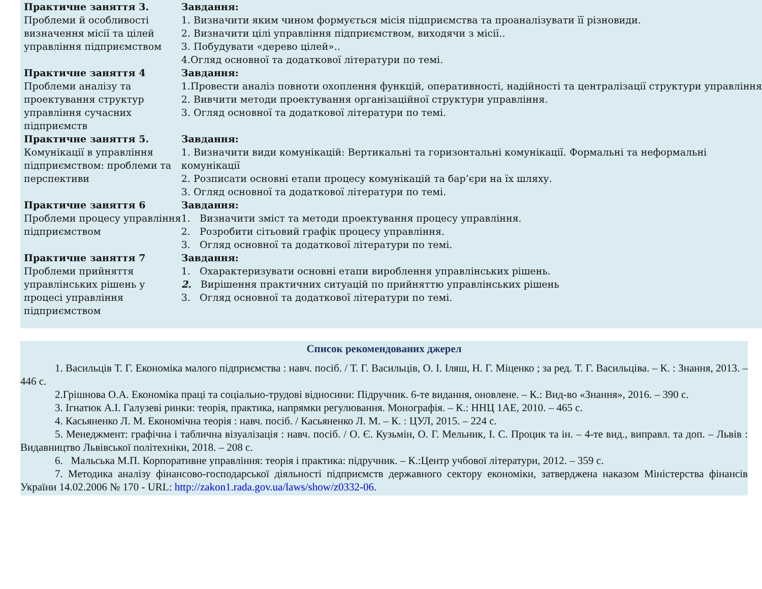| Практичне заняття 3. Проблеми й особливості визначення місії та цілей управління підприємством | Завдання: 1. Визначити яким чином формується місія підприємства та проаналізувати її різновиди. 2. Визначити цілі управління підприємством, виходячи з місії.. 3. Побудувати «дерево цілей».. 4.Огляд основної та додаткової літератури по темі. |
| Практичне заняття 4 Проблеми аналізу та проектування структур управління сучасних підприємств | Завдання: 1.Провести аналіз повноти охоплення функцій, оперативності, надійності та централізації структури управління 2. Вивчити методи проектування організаційної структури управління. 3. Огляд основної та додаткової літератури по темі. |
| Практичне заняття 5. Комунікації в управління підприємством: проблеми та перспективи | Завдання: 1. Визначити види комунікацій: Вертикальні та горизонтальні комунікації. Формальні та неформальні комунікації 2. Розписати основні етапи процесу комунікацій та бар’єри на їх шляху. 3. Огляд основної та додаткової літератури по темі. |
| Практичне заняття 6 Проблеми процесу управління підприємством | Завдання: 1. Визначити зміст та методи проектування процесу управління. 2. Розробити сітьовий графік процесу управління. 3. Огляд основної та додаткової літератури по темі. |
| Практичне заняття 7 Проблеми прийняття управлінських рішень у процесі управління підприємством | Завдання: 1. Охарактеризувати основні етапи вироблення управлінських рішень. 2. Вирішення практичних ситуацій по прийняттю управлінських рішень 3. Огляд основної та додаткової літератури по темі. |
Список рекомендованих джерел
1. Васильців Т. Г. Економіка малого підприємства : навч. посіб. / Т. Г. Васильців, О. І. Іляш, Н. Г. Міценко ; за ред. Т. Г. Васильціва. – К. : Знання, 2013. – 446 с.
2.Грішнова О.А. Економіка праці та соціально-трудові відносини: Підручник. 6-те видання, оновлене. – К.: Вид-во «Знання», 2016. – 390 с.
3. Ігнатюк А.І. Галузеві ринки: теорія, практика, напрямки регулювання. Монографія. – К.: ННЦ 1АЕ, 2010. – 465 с.
4. Касьяненко Л. М. Економічна теорія : навч. посіб. / Касьяненко Л. М. – К. : ЦУЛ, 2015. – 224 с.
5. Менеджмент: графічна і таблична візуалізація : навч. посіб. / О. Є. Кузьмін, О. Г. Мельник, І. С. Процик та ін. – 4-те вид., виправл. та доп. – Львів : Видавництво Львівської політехніки, 2018. – 208 с.
6. Мальська М.П. Корпоративне управління: теорія і практика: підручник. – К.:Центр учбової літератури, 2012. – 359 с.
7. Методика аналізу фінансово-господарської діяльності підприємств державного сектору економіки, затверджена наказом Міністерства фінансів України 14.02.2006 № 170 - URL: http://zakon1.rada.gov.ua/laws/show/z0332-06.